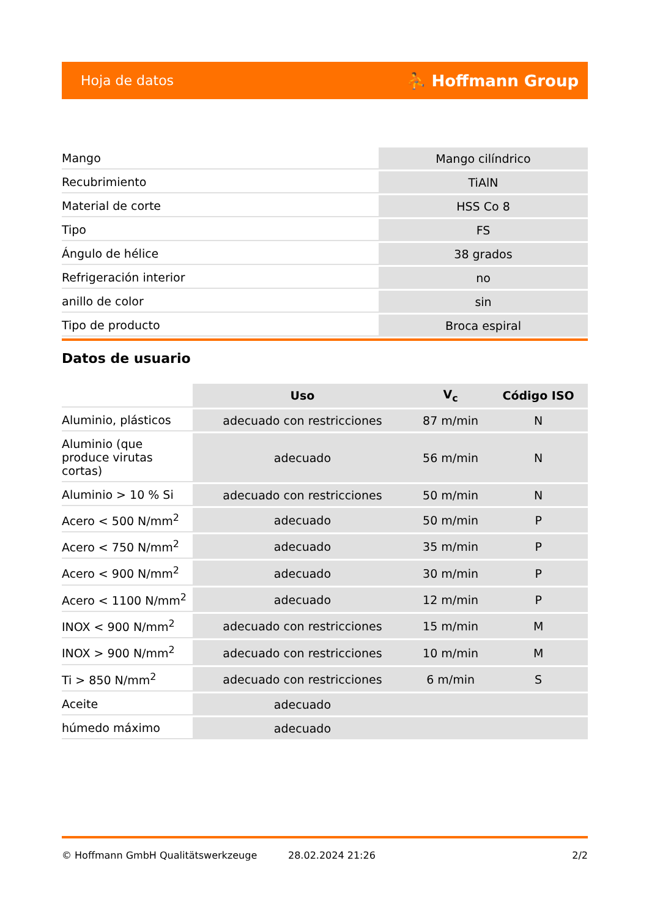Hoja de datos ⛹ Hoffmann Group
| Mango | Mango cilíndrico |
| Recubrimiento | TiAlN |
| Material de corte | HSS Co 8 |
| Tipo | FS |
| Ángulo de hélice | 38 grados |
| Refrigeración interior | no |
| anillo de color | sin |
| Tipo de producto | Broca espiral |
Datos de usuario
| | Uso | V<sub>c</sub> | Código ISO |
| --- | --- | --- | --- |
| Aluminio, plásticos | adecuado con restricciones | 87 m/min | N |
| Aluminio (que produce virutas cortas) | adecuado | 56 m/min | N |
| Aluminio > 10 % Si | adecuado con restricciones | 50 m/min | N |
| Acero < 500 N/mm<sup>2</sup> | adecuado | 50 m/min | P |
| Acero < 750 N/mm<sup>2</sup> | adecuado | 35 m/min | P |
| Acero < 900 N/mm<sup>2</sup> | adecuado | 30 m/min | P |
| Acero < 1100 N/mm<sup>2</sup> | adecuado | 12 m/min | P |
| INOX < 900 N/mm<sup>2</sup> | adecuado con restricciones | 15 m/min | M |
| INOX > 900 N/mm<sup>2</sup> | adecuado con restricciones | 10 m/min | M |
| Ti > 850 N/mm<sup>2</sup> | adecuado con restricciones | 6 m/min | S |
| Aceite | adecuado | | |
| húmedo máximo | adecuado | | |
© Hoffmann GmbH Qualitätswerkzeuge 28.02.2024 21:26 2/2